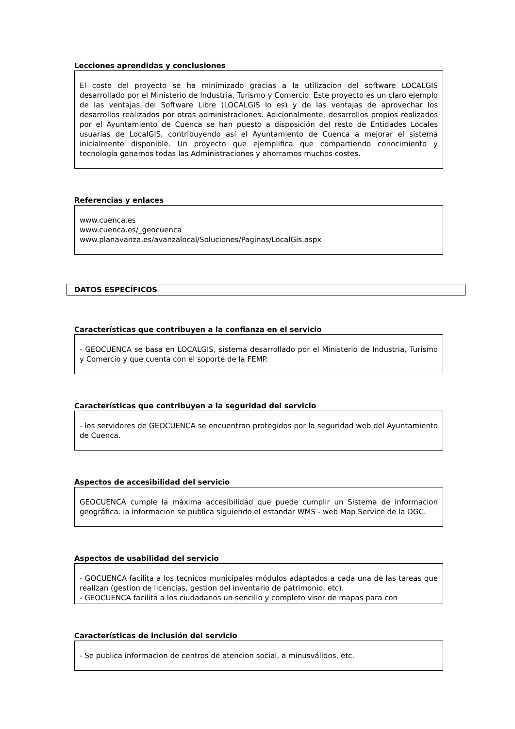Lecciones aprendidas y conclusiones
El coste del proyecto se ha minimizado gracias a la utilizacion del software LOCALGIS desarrollado por el Ministerio de Industria, Turismo y Comercio. Este proyecto es un claro ejemplo de las ventajas del Software Libre (LOCALGIS lo es) y de las ventajas de aprovechar los desarrollos realizados por otras administraciones. Adicionalmente, desarrollos propios realizados por el Ayuntamiento de Cuenca se han puesto a disposición del resto de Entidades Locales usuarias de LocalGIS, contribuyendo así el Ayuntamiento de Cuenca a mejorar el sistema inicialmente disponible. Un proyecto que ejemplifica que compartiendo conocimiento y tecnología ganamos todas las Administraciones y ahorramos muchos costes.
Referencias y enlaces
www.cuenca.es
www.cuenca.es/_geocuenca
www.planavanza.es/avanzalocal/Soluciones/Paginas/LocalGis.aspx
DATOS ESPECÍFICOS
Características que contribuyen a la confianza en el servicio
- GEOCUENCA se basa en LOCALGIS, sistema desarrollado por el Ministerio de Industria, Turismo y Comercio y que cuenta con el soporte de la FEMP.
Características que contribuyen a la seguridad del servicio
- los servidores de GEOCUENCA se encuentran protegidos por la seguridad web del Ayuntamiento de Cuenca.
Aspectos de accesibilidad del servicio
GEOCUENCA cumple la máxima accesibilidad que puede cumplir un Sistema de informacion geográfica. la informacion se publica siguiendo el estandar WMS - web Map Service de la OGC.
Aspectos de usabilidad del servicio
- GOCUENCA facilita a los tecnicos municipales módulos adaptados a cada una de las tareas que realizan (gestion de licencias, gestion del inventario de patrimonio, etc).
- GEOCUENCA facilita a los ciudadanos un sencillo y completo visor de mapas para con
Características de inclusión del servicio
- Se publica informacion de centros de atencion social, a minusválidos, etc.